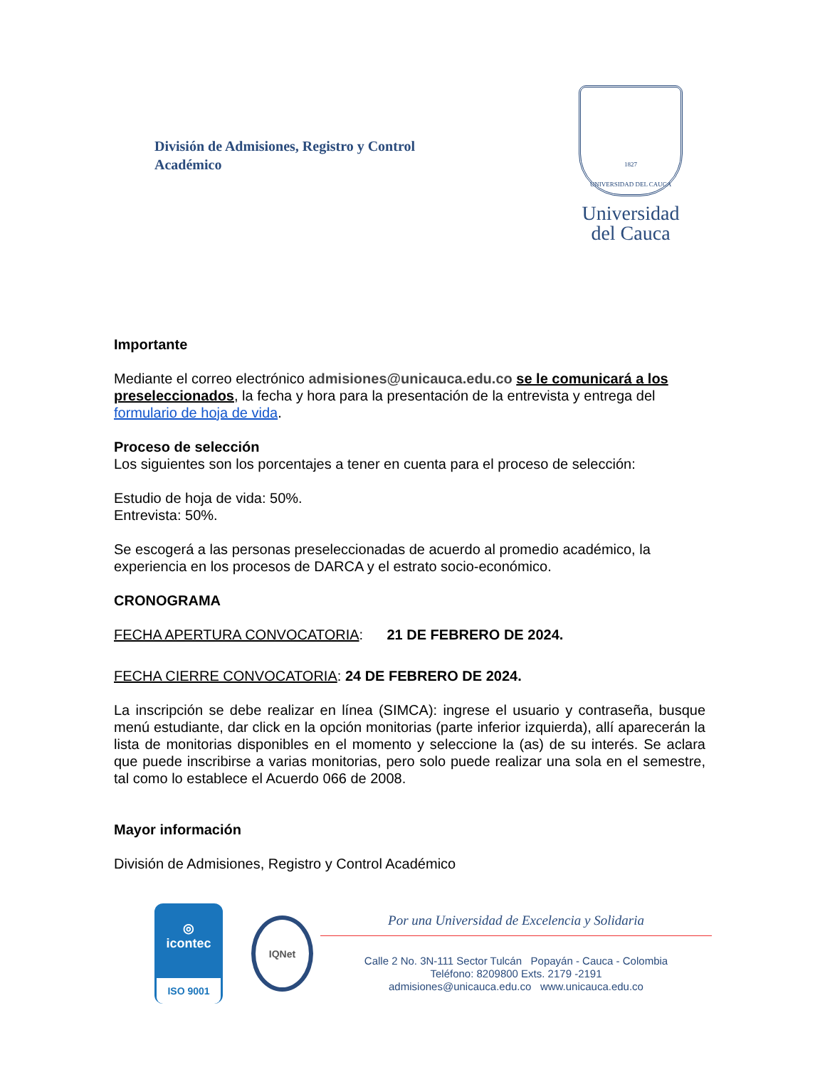División de Admisiones, Registro y Control
Académico
1827
UNIVERSIDAD DEL CAUCA
Universidad
del Cauca
Importante
Mediante el correo electrónico admisiones@unicauca.edu.co se le comunicará a los preseleccionados, la fecha y hora para la presentación de la entrevista y entrega del formulario de hoja de vida.
Proceso de selección
Los siguientes son los porcentajes a tener en cuenta para el proceso de selección:
Estudio de hoja de vida: 50%.
Entrevista: 50%.
Se escogerá a las personas preseleccionadas de acuerdo al promedio académico, la experiencia en los procesos de DARCA y el estrato socio-económico.
CRONOGRAMA
FECHA APERTURA CONVOCATORIA: 21 DE FEBRERO DE 2024.
FECHA CIERRE CONVOCATORIA: 24 DE FEBRERO DE 2024.
La inscripción se debe realizar en línea (SIMCA): ingrese el usuario y contraseña, busque menú estudiante, dar click en la opción monitorias (parte inferior izquierda), allí aparecerán la lista de monitorias disponibles en el momento y seleccione la (as) de su interés. Se aclara que puede inscribirse a varias monitorias, pero solo puede realizar una sola en el semestre, tal como lo establece el Acuerdo 066 de 2008.
Mayor información
División de Admisiones, Registro y Control Académico
◎
icontec
ISO 9001
IQNet
Por una Universidad de Excelencia y Solidaria
Calle 2 No. 3N-111 Sector Tulcán Popayán - Cauca - Colombia
Teléfono: 8209800 Exts. 2179 -2191
admisiones@unicauca.edu.co www.unicauca.edu.co